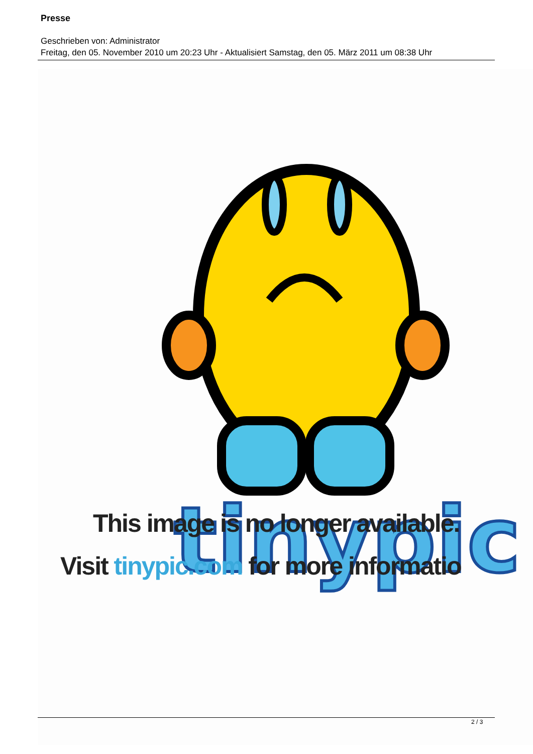Presse
Geschrieben von: Administrator
Freitag, den 05. November 2010 um 20:23 Uhr - Aktualisiert Samstag, den 05. März 2011 um 08:38 Uhr
tinypic
This image is no longer available.
Visit tinypic.com for more informatio
2 / 3